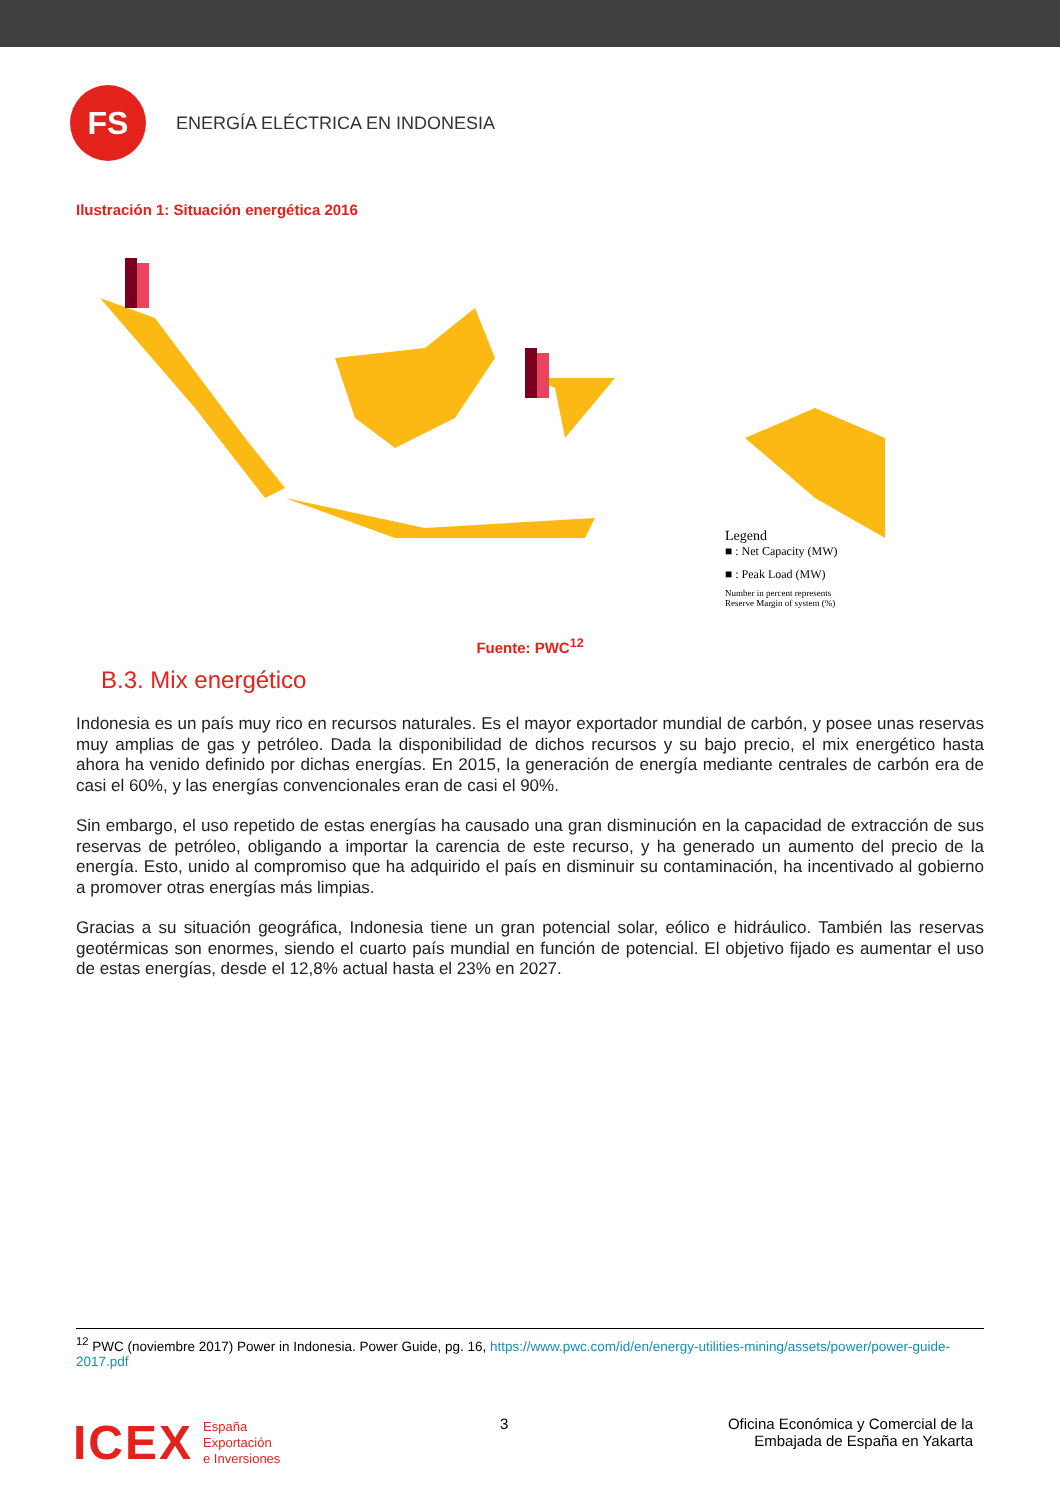FS
ENERGÍA ELÉCTRICA EN INDONESIA
Ilustración 1: Situación energética 2016
Legend
■ : Net Capacity (MW)
■ : Peak Load (MW)
Number in percent represents
Reserve Margin of system (%)
Fuente: PWC<sup>12</sup>
B.3. Mix energético
Indonesia es un país muy rico en recursos naturales. Es el mayor exportador mundial de carbón, y posee unas reservas muy amplias de gas y petróleo. Dada la disponibilidad de dichos recursos y su bajo precio, el mix energético hasta ahora ha venido definido por dichas energías. En 2015, la generación de energía mediante centrales de carbón era de casi el 60%, y las energías convencionales eran de casi el 90%.
Sin embargo, el uso repetido de estas energías ha causado una gran disminución en la capacidad de extracción de sus reservas de petróleo, obligando a importar la carencia de este recurso, y ha generado un aumento del precio de la energía. Esto, unido al compromiso que ha adquirido el país en disminuir su contaminación, ha incentivado al gobierno a promover otras energías más limpias.
Gracias a su situación geográfica, Indonesia tiene un gran potencial solar, eólico e hidráulico. También las reservas geotérmicas son enormes, siendo el cuarto país mundial en función de potencial. El objetivo fijado es aumentar el uso de estas energías, desde el 12,8% actual hasta el 23% en 2027.
<sup>12</sup> PWC (noviembre 2017) Power in Indonesia. Power Guide, pg. 16, https://www.pwc.com/id/en/energy-utilities-mining/assets/power/power-guide-2017.pdf
ICEX
España
Exportación
e Inversiones
3 Oficina Económica y Comercial de la
Embajada de España en Yakarta